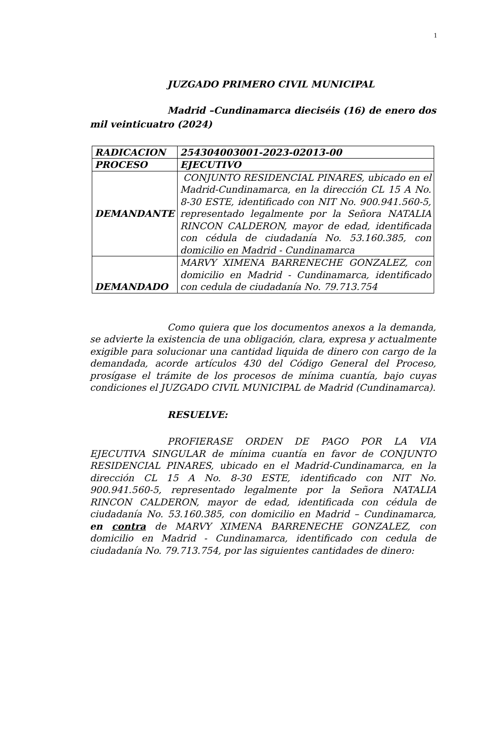1
JUZGADO PRIMERO CIVIL MUNICIPAL
Madrid –Cundinamarca dieciséis (16) de enero dos mil veinticuatro (2024)
| RADICACION | 254304003001-2023-02013-00 |
| PROCESO | EJECUTIVO |
| DEMANDANTE | CONJUNTO RESIDENCIAL PINARES, ubicado en el Madrid-Cundinamarca, en la dirección CL 15 A No. 8-30 ESTE, identificado con NIT No. 900.941.560-5, representado legalmente por la Señora NATALIA RINCON CALDERON, mayor de edad, identificada con cédula de ciudadanía No. 53.160.385, con domicilio en Madrid - Cundinamarca |
| DEMANDADO | MARVY XIMENA BARRENECHE GONZALEZ, con domicilio en Madrid - Cundinamarca, identificado con cedula de ciudadanía No. 79.713.754 |
Como quiera que los documentos anexos a la demanda, se advierte la existencia de una obligación, clara, expresa y actualmente exigible para solucionar una cantidad liquida de dinero con cargo de la demandada, acorde artículos 430 del Código General del Proceso, prosígase el trámite de los procesos de mínima cuantía, bajo cuyas condiciones el JUZGADO CIVIL MUNICIPAL de Madrid (Cundinamarca).
RESUELVE:
PROFIERASE ORDEN DE PAGO POR LA VIA EJECUTIVA SINGULAR de mínima cuantía en favor de CONJUNTO RESIDENCIAL PINARES, ubicado en el Madrid-Cundinamarca, en la dirección CL 15 A No. 8-30 ESTE, identificado con NIT No. 900.941.560-5, representado legalmente por la Señora NATALIA RINCON CALDERON, mayor de edad, identificada con cédula de ciudadanía No. 53.160.385, con domicilio en Madrid – Cundinamarca, en contra de MARVY XIMENA BARRENECHE GONZALEZ, con domicilio en Madrid - Cundinamarca, identificado con cedula de ciudadanía No. 79.713.754, por las siguientes cantidades de dinero: